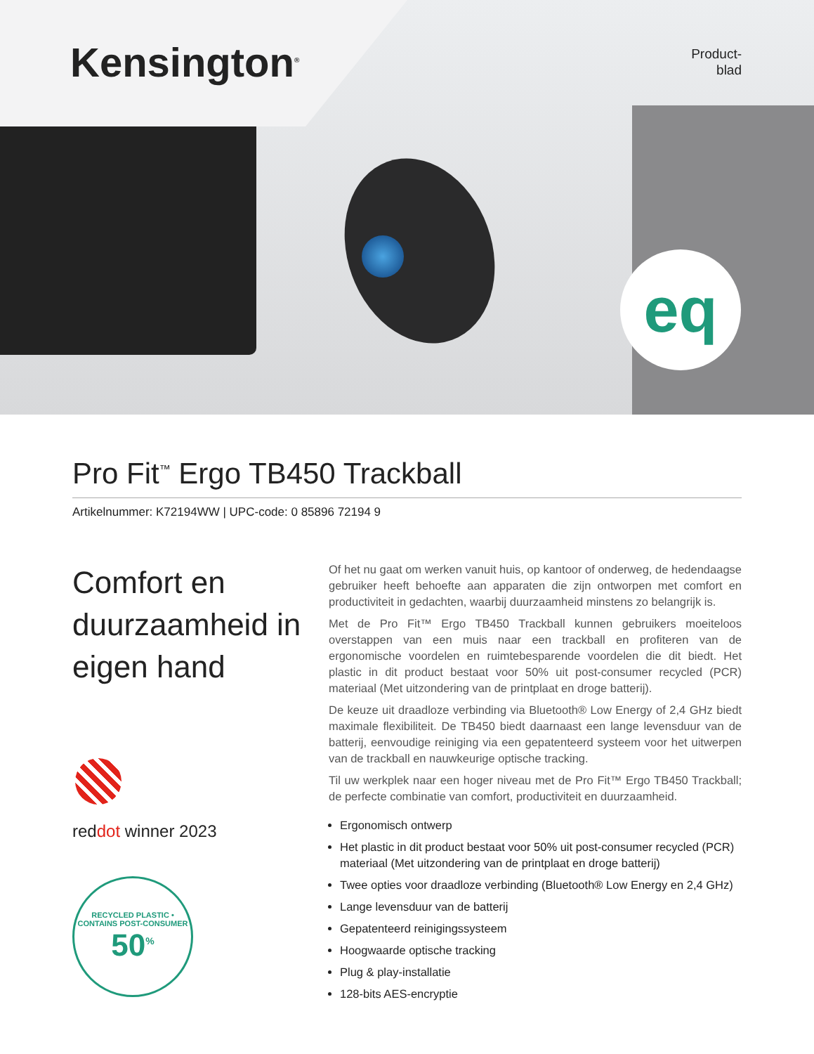Kensington<sup>®</sup>
Product-
blad
eq
Pro Fit<sup>™</sup> Ergo TB450 Trackball
Artikelnummer: K72194WW | UPC-code: 0 85896 72194 9
Comfort en duurzaamheid in eigen hand
reddot winner 2023
RECYCLED PLASTIC • CONTAINS POST-CONSUMER
50<sup>%</sup>
Of het nu gaat om werken vanuit huis, op kantoor of onderweg, de hedendaagse gebruiker heeft behoefte aan apparaten die zijn ontworpen met comfort en productiviteit in gedachten, waarbij duurzaamheid minstens zo belangrijk is.
Met de Pro Fit™ Ergo TB450 Trackball kunnen gebruikers moeiteloos overstappen van een muis naar een trackball en profiteren van de ergonomische voordelen en ruimtebesparende voordelen die dit biedt. Het plastic in dit product bestaat voor 50% uit post-consumer recycled (PCR) materiaal (Met uitzondering van de printplaat en droge batterij).
De keuze uit draadloze verbinding via Bluetooth® Low Energy of 2,4 GHz biedt maximale flexibiliteit. De TB450 biedt daarnaast een lange levensduur van de batterij, eenvoudige reiniging via een gepatenteerd systeem voor het uitwerpen van de trackball en nauwkeurige optische tracking.
Til uw werkplek naar een hoger niveau met de Pro Fit™ Ergo TB450 Trackball; de perfecte combinatie van comfort, productiviteit en duurzaamheid.
Ergonomisch ontwerp
Het plastic in dit product bestaat voor 50% uit post-consumer recycled (PCR) materiaal (Met uitzondering van de printplaat en droge batterij)
Twee opties voor draadloze verbinding (Bluetooth® Low Energy en 2,4 GHz)
Lange levensduur van de batterij
Gepatenteerd reinigingssysteem
Hoogwaarde optische tracking
Plug & play-installatie
128-bits AES-encryptie